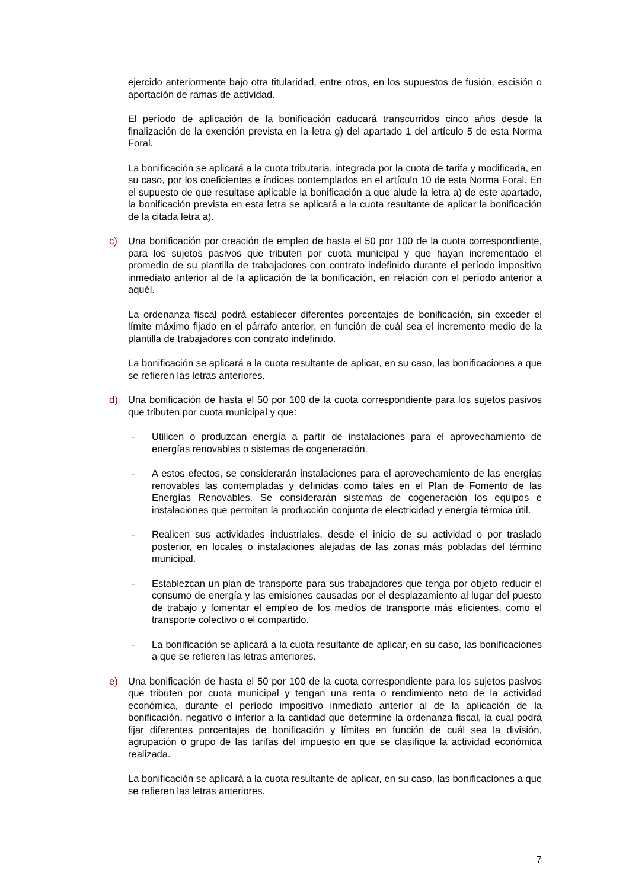ejercido anteriormente bajo otra titularidad, entre otros, en los supuestos de fusión, escisión o aportación de ramas de actividad.
El período de aplicación de la bonificación caducará transcurridos cinco años desde la finalización de la exención prevista en la letra g) del apartado 1 del artículo 5 de esta Norma Foral.
La bonificación se aplicará a la cuota tributaria, integrada por la cuota de tarifa y modificada, en su caso, por los coeficientes e índices contemplados en el artículo 10 de esta Norma Foral. En el supuesto de que resultase aplicable la bonificación a que alude la letra a) de este apartado, la bonificación prevista en esta letra se aplicará a la cuota resultante de aplicar la bonificación de la citada letra a).
c) Una bonificación por creación de empleo de hasta el 50 por 100 de la cuota correspondiente, para los sujetos pasivos que tributen por cuota municipal y que hayan incrementado el promedio de su plantilla de trabajadores con contrato indefinido durante el período impositivo inmediato anterior al de la aplicación de la bonificación, en relación con el período anterior a aquél.
La ordenanza fiscal podrá establecer diferentes porcentajes de bonificación, sin exceder el límite máximo fijado en el párrafo anterior, en función de cuál sea el incremento medio de la plantilla de trabajadores con contrato indefinido.
La bonificación se aplicará a la cuota resultante de aplicar, en su caso, las bonificaciones a que se refieren las letras anteriores.
d) Una bonificación de hasta el 50 por 100 de la cuota correspondiente para los sujetos pasivos que tributen por cuota municipal y que:
- Utilicen o produzcan energía a partir de instalaciones para el aprovechamiento de energías renovables o sistemas de cogeneración.
- A estos efectos, se considerarán instalaciones para el aprovechamiento de las energías renovables las contempladas y definidas como tales en el Plan de Fomento de las Energías Renovables. Se considerarán sistemas de cogeneración los equipos e instalaciones que permitan la producción conjunta de electricidad y energía térmica útil.
- Realicen sus actividades industriales, desde el inicio de su actividad o por traslado posterior, en locales o instalaciones alejadas de las zonas más pobladas del término municipal.
- Establezcan un plan de transporte para sus trabajadores que tenga por objeto reducir el consumo de energía y las emisiones causadas por el desplazamiento al lugar del puesto de trabajo y fomentar el empleo de los medios de transporte más eficientes, como el transporte colectivo o el compartido.
- La bonificación se aplicará a la cuota resultante de aplicar, en su caso, las bonificaciones a que se refieren las letras anteriores.
e) Una bonificación de hasta el 50 por 100 de la cuota correspondiente para los sujetos pasivos que tributen por cuota municipal y tengan una renta o rendimiento neto de la actividad económica, durante el período impositivo inmediato anterior al de la aplicación de la bonificación, negativo o inferior a la cantidad que determine la ordenanza fiscal, la cual podrá fijar diferentes porcentajes de bonificación y límites en función de cuál sea la división, agrupación o grupo de las tarifas del impuesto en que se clasifique la actividad económica realizada.
La bonificación se aplicará a la cuota resultante de aplicar, en su caso, las bonificaciones a que se refieren las letras anteriores.
7